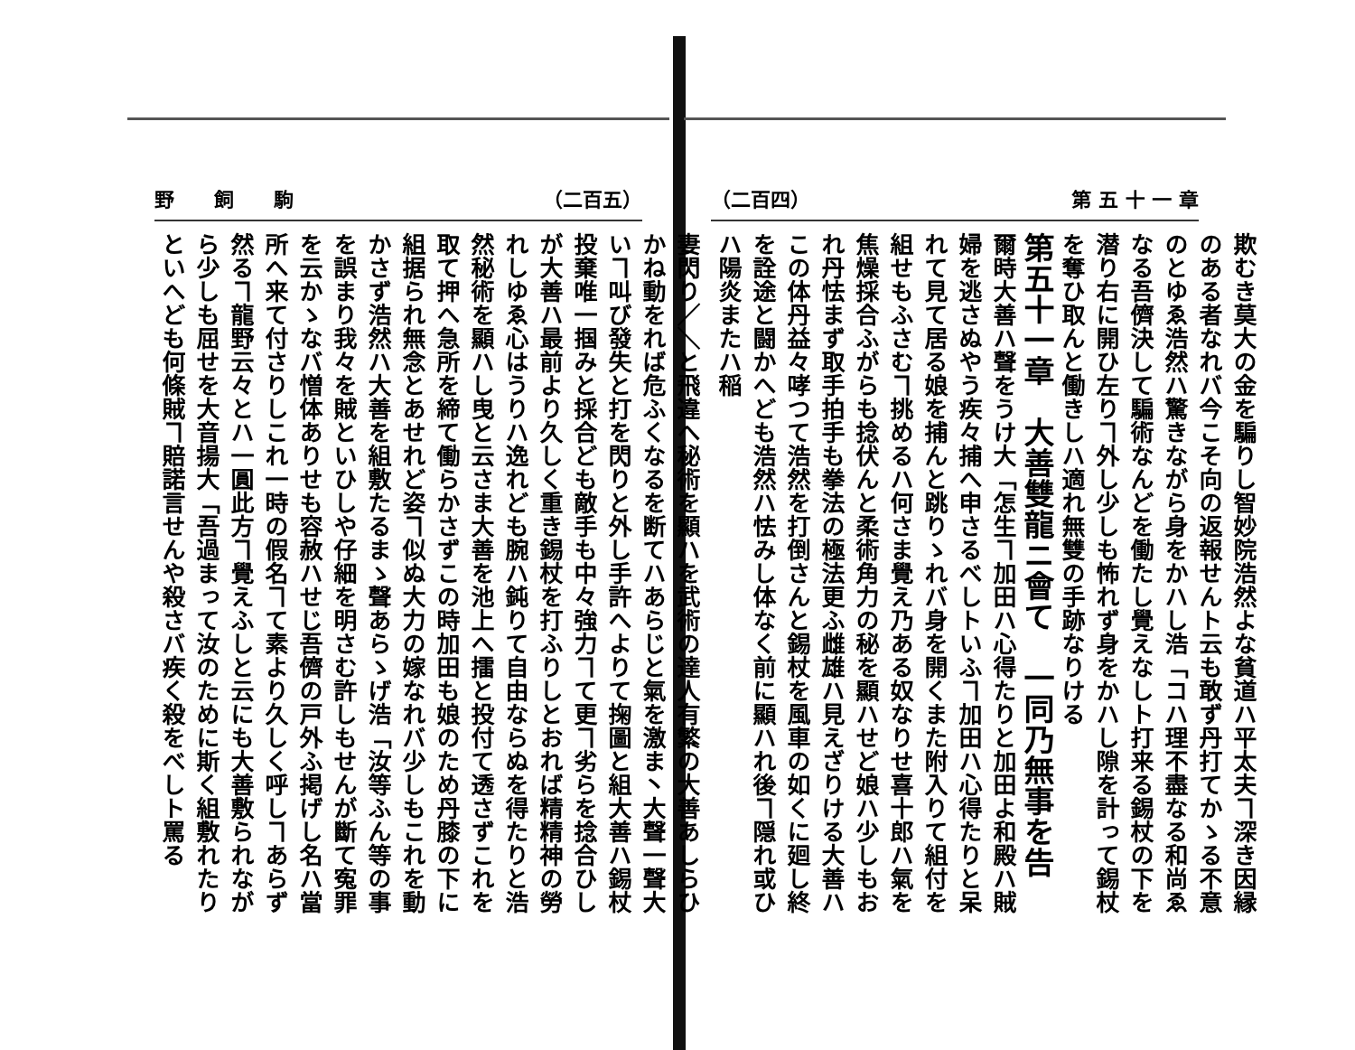（二百四） 第 五 十 一 章
欺むき莫大の金を騙りし智妙院浩然よな貧道ハ平太夫ヿ深き因縁のある者なれバ今こそ向の返報せんト云も敢ず丹打てかゝる不意のとゆゑ浩然ハ驚きながら身をかハし浩「コハ理不盡なる和尚ゑなる吾儕決して騙術なんどを働たし覺えなしト打来る錫杖の下を潜り右に開ひ左りヿ外し少しも怖れず身をかハし隙を計って錫杖を奪ひ取んと働きしハ適れ無雙の手跡なりける
第五十一章　大善雙龍ニ會て　一同乃無事を告
爾時大善ハ聲をうけ大「怎生ヿ加田ハ心得たりと加田よ和殿ハ賊婦を逃さぬやう疾々捕へ申さるべしトいふヿ加田ハ心得たりと呆れて見て居る娘を捕んと跳りゝれバ身を開くまた附入りて組付を組せもふさむヿ挑めるハ何さま覺え乃ある奴なりせ喜十郎ハ氣を焦燥採合ふがらも捻伏んと柔術角力の秘を顯ハせど娘ハ少しもおれ丹怯まず取手拍手も拳法の極法更ふ雌雄ハ見えざりける大善ハこの体丹益々哮つて浩然を打倒さんと錫杖を風車の如くに廻し終を詮途と闘かへども浩然ハ怯みし体なく前に顯ハれ後ヿ隠れ或ひハ陽炎またハ稲
野　　飼　　駒 （二百五）
妻閃り／＼と飛違へ秘術を顯ハを武術の達人有繁の大善あしらひかね動をれば危ふくなるを断てハあらじと氣を激ま丶大聲一聲大いヿ叫び發失と打を閃りと外し手許へよりて掬圖と組大善ハ錫杖投棄唯一掴みと採合ども敵手も中々強力ヿて更ヿ劣らを捻合ひしが大善ハ最前より久しく重き錫杖を打ふりしとおれば精精神の勞れしゆゑ心はうりハ逸れども腕ハ鈍りて自由ならぬを得たりと浩然秘術を顯ハし曳と云さま大善を池上へ擂と投付て透さずこれを取て押へ急所を締て働らかさずこの時加田も娘のため丹膝の下に組据られ無念とあせれど姿ヿ似ぬ大力の嫁なれバ少しもこれを動かさず浩然ハ大善を組敷たるまゝ聲あらゝげ浩「汝等ふん等の事を誤まり我々を賊といひしや仔細を明さむ許しもせんが斷て寃罪を云かゝなバ憎体ありせも容赦ハせじ吾儕の戸外ふ掲げし名ハ當所へ来て付さりしこれ一時の假名ヿて素より久しく呼しヿあらず然るヿ龍野云々とハ一圓此方ヿ覺えふしと云にも大善敷られながら少しも屈せを大音揚大「吾過まって汝のために斯く組敷れたりといへども何條賊ヿ賠諾言せんや殺さバ疾く殺をべしト罵る